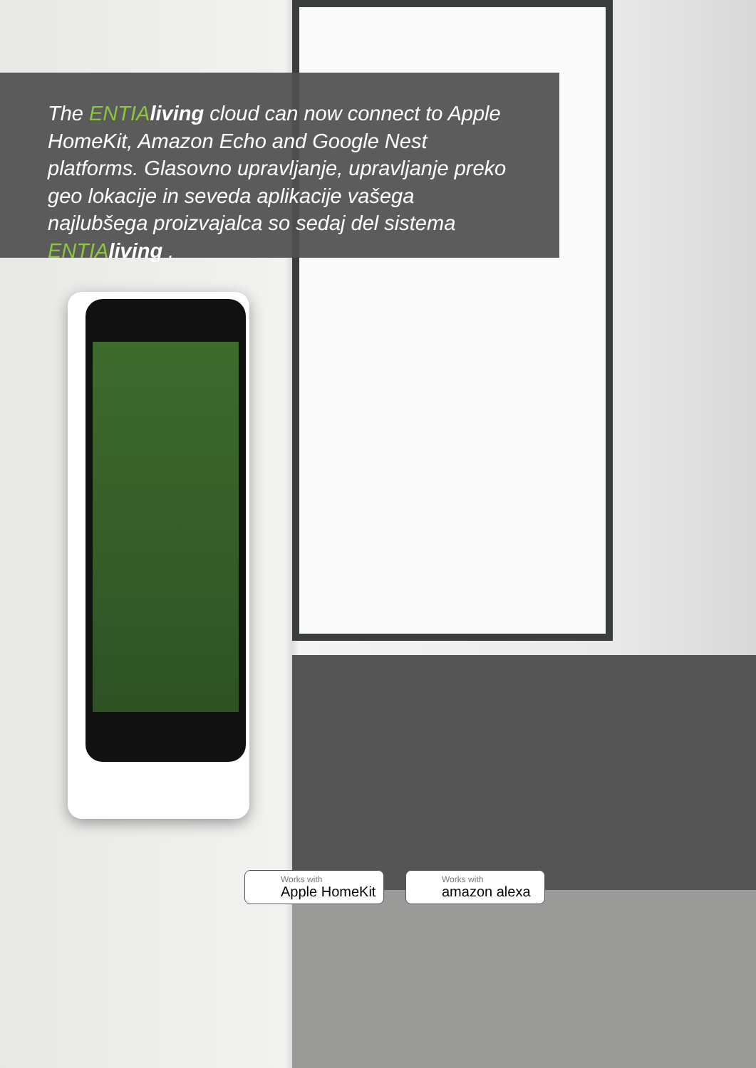The ENTIA living cloud can now connect to Apple HomeKit, Amazon Echo and Google Nest platforms. Glasovno upravljanje, upravljanje preko geo lokacije in seveda aplikacije vašega najlubšega proizvajalca so sedaj del sistema ENTIA living .
Works with
Apple HomeKit
Works with
amazon alexa